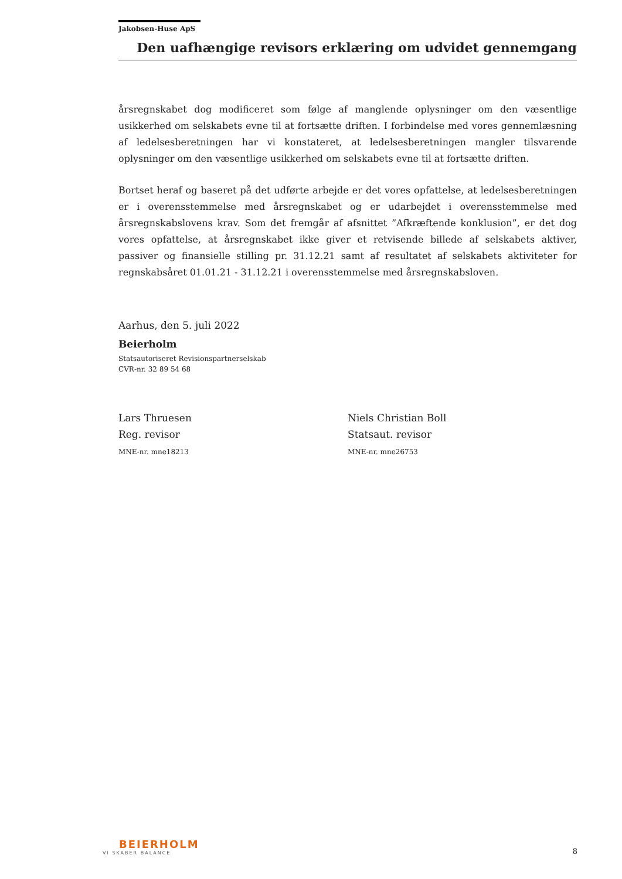Jakobsen-Huse ApS
Den uafhængige revisors erklæring om udvidet gennemgang
årsregnskabet dog modificeret som følge af manglende oplysninger om den væsentlige usikkerhed om selskabets evne til at fortsætte driften. I forbindelse med vores gennemlæsning af ledelsesberetningen har vi konstateret, at ledelsesberetningen mangler tilsvarende oplysninger om den væsentlige usikkerhed om selskabets evne til at fortsætte driften.
Bortset heraf og baseret på det udførte arbejde er det vores opfattelse, at ledelsesberetningen er i overensstemmelse med årsregnskabet og er udarbejdet i overensstemmelse med årsregnskabslovens krav. Som det fremgår af afsnittet ”Afkræftende konklusion”, er det dog vores opfattelse, at årsregnskabet ikke giver et retvisende billede af selskabets aktiver, passiver og finansielle stilling pr. 31.12.21 samt af resultatet af selskabets aktiviteter for regnskabsåret 01.01.21 - 31.12.21 i overensstemmelse med årsregnskabsloven.
Aarhus, den 5. juli 2022
Beierholm
Statsautoriseret Revisionspartnerselskab
CVR-nr. 32 89 54 68
Lars Thruesen
Reg. revisor
MNE-nr. mne18213
Niels Christian Boll
Statsaut. revisor
MNE-nr. mne26753
BEIERHOLM
VI SKABER BALANCE
8